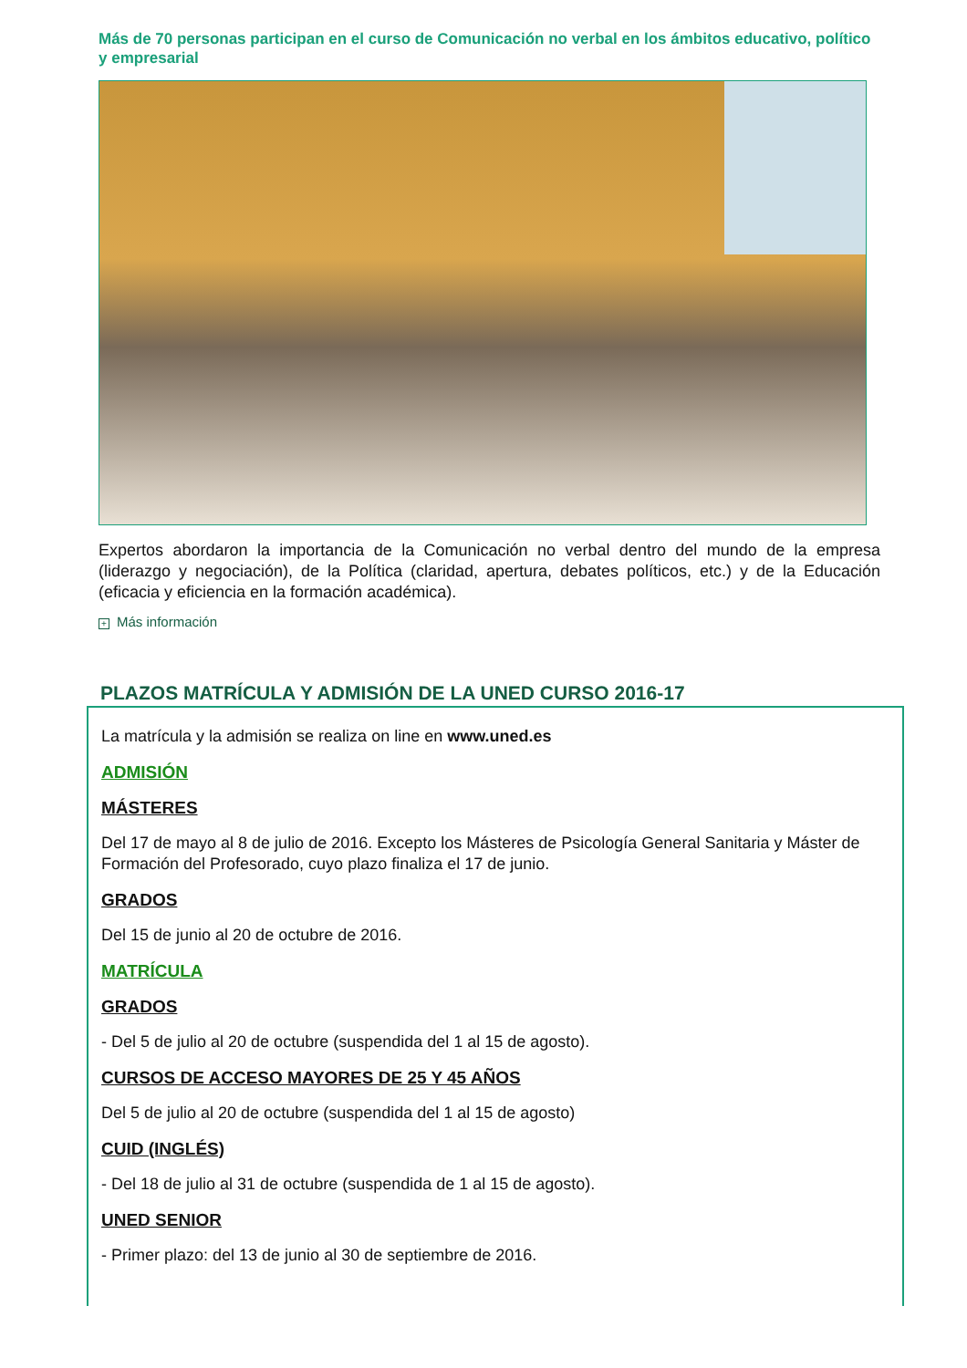Más de 70 personas participan en el curso de Comunicación no verbal en los ámbitos educativo, político y empresarial
Expertos abordaron la importancia de la Comunicación no verbal dentro del mundo de la empresa (liderazgo y negociación), de la Política (claridad, apertura, debates políticos, etc.) y de la Educación (eficacia y eficiencia en la formación académica).
+ Más información
PLAZOS MATRÍCULA Y ADMISIÓN DE LA UNED CURSO 2016-17
La matrícula y la admisión se realiza on line en www.uned.es
ADMISIÓN
MÁSTERES
Del 17 de mayo al 8 de julio de 2016. Excepto los Másteres de Psicología General Sanitaria y Máster de Formación del Profesorado, cuyo plazo finaliza el 17 de junio.
GRADOS
Del 15 de junio al 20 de octubre de 2016.
MATRÍCULA
GRADOS
- Del 5 de julio al 20 de octubre (suspendida del 1 al 15 de agosto).
CURSOS DE ACCESO MAYORES DE 25 Y 45 AÑOS
Del 5 de julio al 20 de octubre (suspendida del 1 al 15 de agosto)
CUID (INGLÉS)
- Del 18 de julio al 31 de octubre (suspendida de 1 al 15 de agosto).
UNED SENIOR
- Primer plazo: del 13 de junio al 30 de septiembre de 2016.